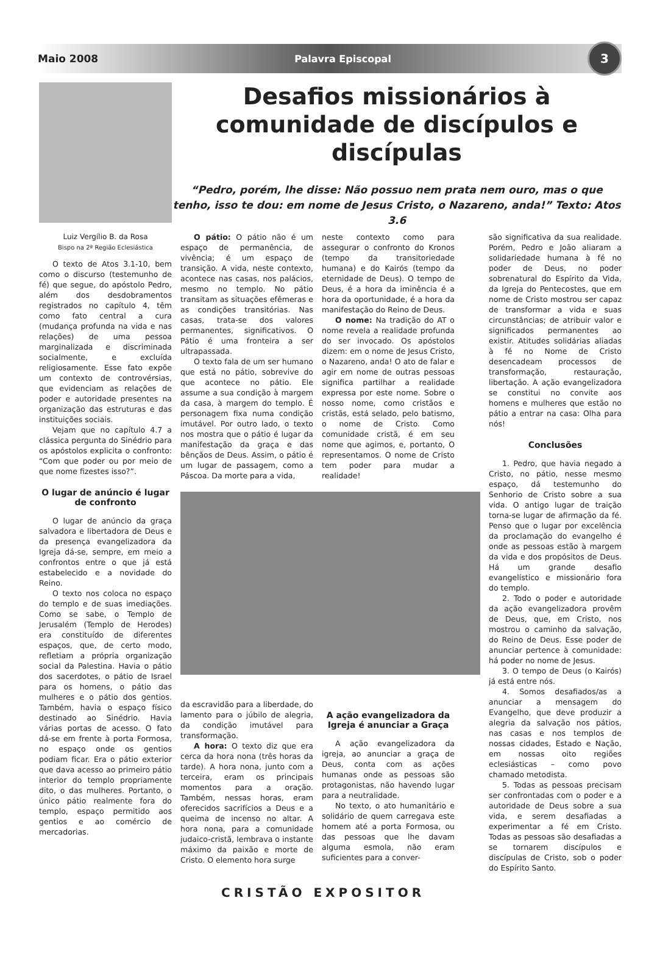Maio 2008 Palavra Episcopal 3
Desafios missionários à comunidade de discípulos e discípulas
“Pedro, porém, lhe disse: Não possuo nem prata nem ouro, mas o que tenho, isso te dou: em nome de Jesus Cristo, o Nazareno, anda!” Texto: Atos 3.6
Luiz Vergílio B. da Rosa
Bispo na 2ª Região Eclesiástica
O texto de Atos 3.1-10, bem como o discurso (testemunho de fé) que segue, do apóstolo Pedro, além dos desdobramentos registrados no capítulo 4, têm como fato central a cura (mudança profunda na vida e nas relações) de uma pessoa marginalizada e discriminada socialmente, e excluída religiosamente. Esse fato expõe um contexto de controvérsias, que evidenciam as relações de poder e autoridade presentes na organização das estruturas e das instituições sociais.
Vejam que no capítulo 4.7 a clássica pergunta do Sinédrio para os apóstolos explicita o confronto: “Com que poder ou por meio de que nome fizestes isso?”.
O lugar de anúncio é lugar de confronto
O lugar de anúncio da graça salvadora e libertadora de Deus e da presença evangelizadora da Igreja dá-se, sempre, em meio a confrontos entre o que já está estabelecido e a novidade do Reino.
O texto nos coloca no espaço do templo e de suas imediações. Como se sabe, o Templo de Jerusalém (Templo de Herodes) era constituído de diferentes espaços, que, de certo modo, refletiam a própria organização social da Palestina. Havia o pátio dos sacerdotes, o pátio de Israel para os homens, o pátio das mulheres e o pátio dos gentios. Também, havia o espaço físico destinado ao Sinédrio. Havia várias portas de acesso. O fato dá-se em frente à porta Formosa, no espaço onde os gentios podiam ficar. Era o pátio exterior que dava acesso ao primeiro pátio interior do templo propriamente dito, o das mulheres. Portanto, o único pátio realmente fora do templo, espaço permitido aos gentios e ao comércio de mercadorias.
O pátio: O pátio não é um espaço de permanência, de vivência; é um espaço de transição. A vida, neste contexto, acontece nas casas, nos palácios, mesmo no templo. No pátio transitam as situações efêmeras e as condições transitórias. Nas casas, trata-se dos valores permanentes, significativos. O Pátio é uma fronteira a ser ultrapassada.
O texto fala de um ser humano que está no pátio, sobrevive do que acontece no pátio. Ele assume a sua condição à margem da casa, à margem do templo. É personagem fixa numa condição imutável. Por outro lado, o texto nos mostra que o pátio é lugar da manifestação da graça e das bênçãos de Deus. Assim, o pátio é um lugar de passagem, como a Páscoa. Da morte para a vida,
neste contexto como para assegurar o confronto do Kronos (tempo da transitoriedade humana) e do Kairós (tempo da eternidade de Deus). O tempo de Deus, é a hora da iminência é a hora da oportunidade, é a hora da manifestação do Reino de Deus.
O nome: Na tradição do AT o nome revela a realidade profunda do ser invocado. Os apóstolos dizem: em o nome de Jesus Cristo, o Nazareno, anda! O ato de falar e agir em nome de outras pessoas significa partilhar a realidade expressa por este nome. Sobre o nosso nome, como cristãos e cristãs, está selado, pelo batismo, o nome de Cristo. Como comunidade cristã, é em seu nome que agimos, e, portanto, O representamos. O nome de Cristo tem poder para mudar a realidade!
da escravidão para a liberdade, do lamento para o júbilo de alegria, da condição imutável para transformação.
A hora: O texto diz que era cerca da hora nona (três horas da tarde). A hora nona, junto com a terceira, eram os principais momentos para a oração. Também, nessas horas, eram oferecidos sacrifícios a Deus e a queima de incenso no altar. A hora nona, para a comunidade judaico-cristã, lembrava o instante máximo da paixão e morte de Cristo. O elemento hora surge
A ação evangelizadora da Igreja é anunciar a Graça
A ação evangelizadora da igreja, ao anunciar a graça de Deus, conta com as ações humanas onde as pessoas são protagonistas, não havendo lugar para a neutralidade.
No texto, o ato humanitário e solidário de quem carregava este homem até a porta Formosa, ou das pessoas que lhe davam alguma esmola, não eram suficientes para a conver-
são significativa da sua realidade. Porém, Pedro e João aliaram a solidariedade humana à fé no poder de Deus, no poder sobrenatural do Espírito da Vida, da Igreja do Pentecostes, que em nome de Cristo mostrou ser capaz de transformar a vida e suas circunstâncias; de atribuir valor e significados permanentes ao existir. Atitudes solidárias aliadas à fé no Nome de Cristo desencadeam processos de transformação, restauração, libertação. A ação evangelizadora se constitui no convite aos homens e mulheres que estão no pátio a entrar na casa: Olha para nós!
Conclusões
1. Pedro, que havia negado a Cristo, no pátio, nesse mesmo espaço, dá testemunho do Senhorio de Cristo sobre a sua vida. O antigo lugar de traição torna-se lugar de afirmação da fé. Penso que o lugar por excelência da proclamação do evangelho é onde as pessoas estão à margem da vida e dos propósitos de Deus. Há um grande desafio evangelístico e missionário fora do templo.
2. Todo o poder e autoridade da ação evangelizadora provêm de Deus, que, em Cristo, nos mostrou o caminho da salvação, do Reino de Deus. Esse poder de anunciar pertence à comunidade: há poder no nome de Jesus.
3. O tempo de Deus (o Kairós) já está entre nós.
4. Somos desafiados/as a anunciar a mensagem do Evangelho, que deve produzir a alegria da salvação nos pátios, nas casas e nos templos de nossas cidades, Estado e Nação, em nossas oito regiões eclesiásticas – como povo chamado metodista.
5. Todas as pessoas precisam ser confrontadas com o poder e a autoridade de Deus sobre a sua vida, e serem desafiadas a experimentar a fé em Cristo. Todas as pessoas são desafiadas a se tornarem discípulos e discípulas de Cristo, sob o poder do Espírito Santo.
CRISTÃO EXPOSITOR